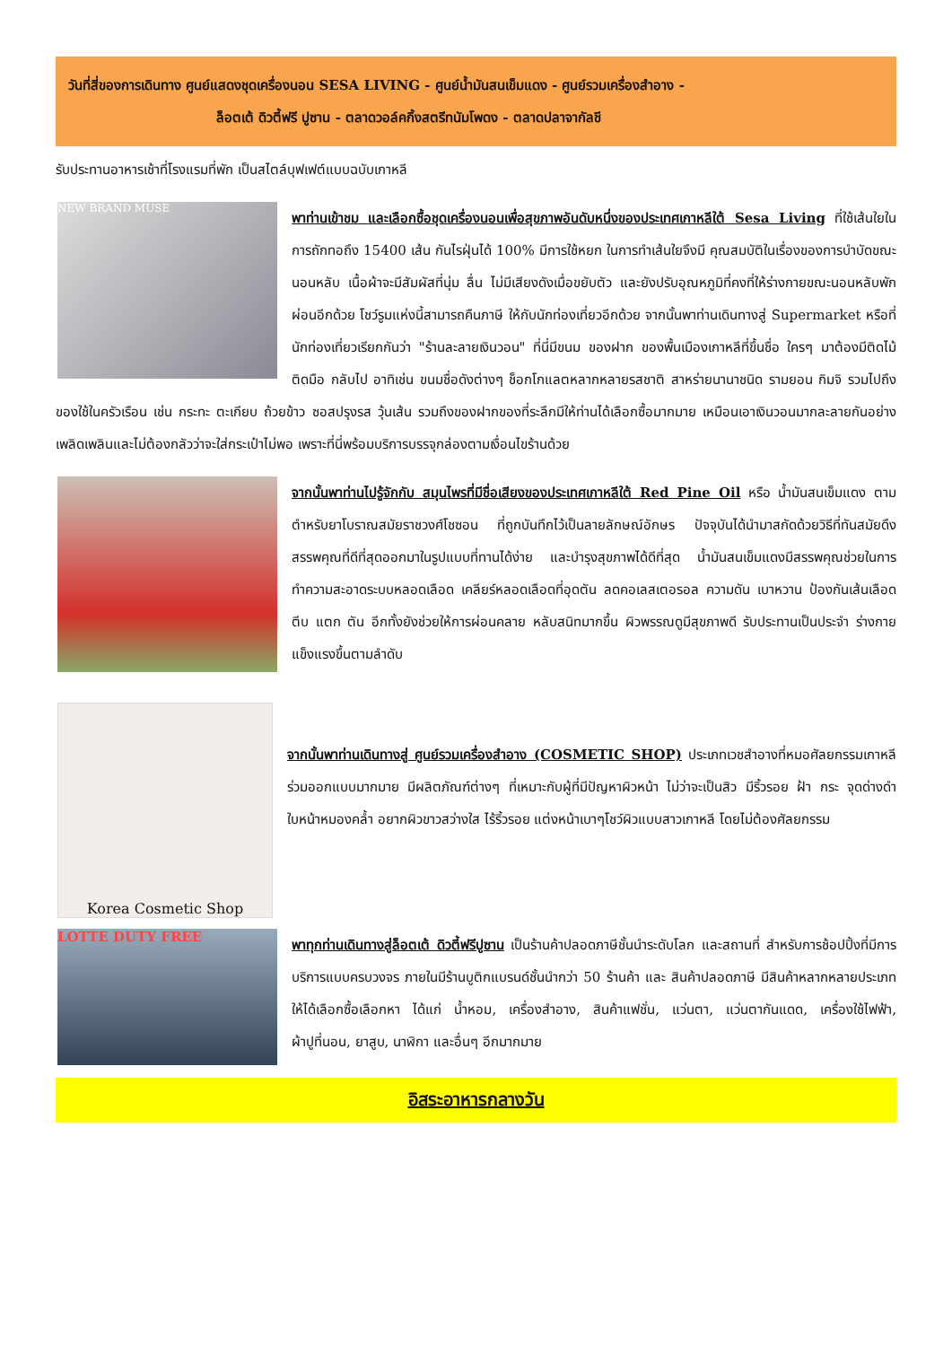วันที่สี่ของการเดินทาง ศูนย์แสดงชุดเครื่องนอน SESA LIVING - ศูนย์น้ำมันสนเข็มแดง - ศูนย์รวมเครื่องสำอาง -
ล็อตเต้ ดิวตี้ฟรี ปูซาน - ตลาดวอล์คกิ้งสตรีทนัมโพดง - ตลาดปลาจากัลชี
รับประทานอาหารเช้าที่โรงแรมที่พัก เป็นสไตล์บุฟเฟต์แบบฉบับเกาหลี
NEW BRAND MUSE
พาท่านเข้าชม และเลือกซื้อชุดเครื่องนอนเพื่อสุขภาพอันดับหนึ่งของประเทศเกาหลีใต้ Sesa Living ที่ใช้เส้นใยในการถักทอถึง 15400 เส้น กันไรฝุ่นได้ 100% มีการใช้หยก ในการทำเส้นใยจึงมี คุณสมบัติในเรื่องของการบำบัดขณะนอนหลับ เนื้อผ้าจะมีสัมผัสที่นุ่ม ลื่น ไม่มีเสียงดังเมื่อขยับตัว และยังปรับอุณหภูมิที่คงที่ให้ร่างกายขณะนอนหลับพักผ่อนอีกด้วย โชว์รูมแห่งนี้สามารถคืนภาษี ให้กับนักท่องเที่ยวอีกด้วย จากนั้นพาท่านเดินทางสู่ Supermarket หรือที่นักท่องเที่ยวเรียกกันว่า "ร้านละลายเงินวอน" ที่นี่มีขนม ของฝาก ของพื้นเมืองเกาหลีที่ขึ้นชื่อ ใครๆ มาต้องมีติดไม้ติดมือ กลับไป อาทิเช่น ขนมชื่อดังต่างๆ ช็อกโกแลตหลากหลายรสชาติ สาหร่ายนานาชนิด รามยอน กิมจิ รวมไปถึงของใช้ในครัวเรือน เช่น กระทะ ตะเกียบ ถ้วยข้าว ซอสปรุงรส วุ้นเส้น รวมถึงของฝากของที่ระลึกมีให้ท่านได้เลือกซื้อมากมาย เหมือนเอาเงินวอนมากละลายกันอย่างเพลิดเพลินและไม่ต้องกลัวว่าจะใส่กระเป๋าไม่พอ เพราะที่นี่พร้อมบริการบรรจุกล่องตามเงื่อนไขร้านด้วย
จากนั้นพาท่านไปรู้จักกับ สมุนไพรที่มีชื่อเสียงของประเทศเกาหลีใต้ Red Pine Oil หรือ น้ำมันสนเข็มแดง ตามตำหรับยาโบราณสมัยราชวงศ์โชซอน ที่ถูกบันทึกไว้เป็นลายลักษณ์อักษร ปัจจุบันได้นำมาสกัดด้วยวิธีที่ทันสมัยดึงสรรพคุณที่ดีที่สุดออกมาในรูปแบบที่ทานได้ง่าย และบำรุงสุขภาพได้ดีที่สุด น้ำมันสนเข็มแดงมีสรรพคุณช่วยในการทำความสะอาดระบบหลอดเลือด เคลียร์หลอดเลือดที่อุดตัน ลดคอเลสเตอรอล ความดัน เบาหวาน ป้องกันเส้นเลือด ตีบ แตก ตัน อีกทั้งยังช่วยให้การผ่อนคลาย หลับสนิทมากขึ้น ผิวพรรณดูมีสุขภาพดี รับประทานเป็นประจำ ร่างกายแข็งแรงขึ้นตามลำดับ
Korea Cosmetic Shop
จากนั้นพาท่านเดินทางสู่ ศูนย์รวมเครื่องสำอาง (COSMETIC SHOP) ประเภทเวชสำอางที่หมอศัลยกรรมเกาหลีร่วมออกแบบมากมาย มีผลิตภัณฑ์ต่างๆ ที่เหมาะกับผู้ที่มีปัญหาผิวหน้า ไม่ว่าจะเป็นสิว มีริ้วรอย ฝ้า กระ จุดด่างดำใบหน้าหมองคล้ำ อยากผิวขาวสว่างใส ไร้ริ้วรอย แต่งหน้าเบาๆโชว์ผิวแบบสาวเกาหลี โดยไม่ต้องศัลยกรรม
LOTTE DUTY FREE
พาทุกท่านเดินทางสู่ล็อตเต้ ดิวตี้ฟรีปูซาน เป็นร้านค้าปลอดภาษีชั้นนำระดับโลก และสถานที่ สำหรับการช้อปปิ้งที่มีการบริการแบบครบวงจร ภายในมีร้านบูติกแบรนด์ชั้นนำกว่า 50 ร้านค้า และ สินค้าปลอดภาษี มีสินค้าหลากหลายประเภท ให้ได้เลือกซื้อเลือกหา ได้แก่ น้ำหอม, เครื่องสำอาง, สินค้าแฟชั่น, แว่นตา, แว่นตากันแดด, เครื่องใช้ไฟฟ้า, ผ้าปูที่นอน, ยาสูบ, นาฬิกา และอื่นๆ อีกมากมาย
อิสระอาหารกลางวัน